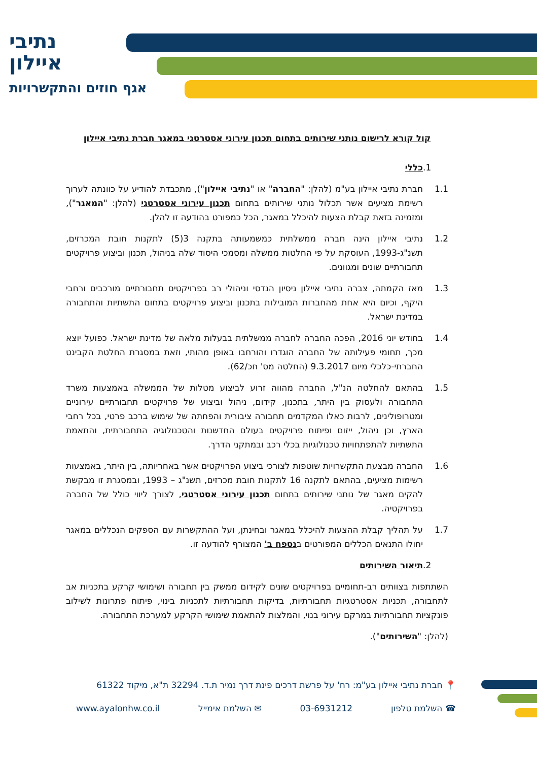נתיבי
איילון
אגף חוזים והתקשרויות
קול קורא לרישום נותני שירותים בתחום תכנון עירוני אסטרטגי במאגר חברת נתיבי איילון
1. כללי
1.1 חברת נתיבי איילון בע"מ (להלן: "החברה" או "נתיבי איילון"), מתכבדת להודיע על כוונתה לערוך רשימת מציעים אשר תכלול נותני שירותים בתחום תכנון עירוני אסטרטגי (להלן: "המאגר"), ומזמינה בזאת קבלת הצעות להיכלל במאגר, הכל כמפורט בהודעה זו להלן.
1.2 נתיבי איילון הינה חברה ממשלתית כמשמעותה בתקנה 3(5) לתקנות חובת המכרזים, תשנ"ג-1993, העוסקת על פי החלטות ממשלה ומסמכי היסוד שלה בניהול, תכנון וביצוע פרויקטים תחבורתיים שונים ומגוונים.
1.3 מאז הקמתה, צברה נתיבי איילון ניסיון הנדסי וניהולי רב בפרויקטים תחבורתיים מורכבים ורחבי היקף, וכיום היא אחת מהחברות המובילות בתכנון וביצוע פרויקטים בתחום התשתיות והתחבורה במדינת ישראל.
1.4 בחודש יוני 2016, הפכה החברה לחברה ממשלתית בבעלות מלאה של מדינת ישראל. כפועל יוצא מכך, תחומי פעילותה של החברה הוגדרו והורחבו באופן מהותי, וזאת במסגרת החלטת הקבינט החברתי-כלכלי מיום 9.3.2017 (החלטה מס' חכ/62).
1.5 בהתאם להחלטה הנ"ל, החברה מהווה זרוע לביצוע מטלות של הממשלה באמצעות משרד התחבורה ולעסוק בין היתר, בתכנון, קידום, ניהול וביצוע של פרויקטים תחבורתיים עירוניים ומטרופולינים, לרבות כאלו המקדמים תחבורה ציבורית והפחתה של שימוש ברכב פרטי, בכל רחבי הארץ, וכן ניהול, ייזום ופיתוח פרויקטים בעולם החדשנות והטכנולוגיה התחבורתית, והתאמת התשתיות להתפתחויות טכנולוגיות בכלי רכב ובמתקני הדרך.
1.6 החברה מבצעת התקשרויות שוטפות לצורכי ביצוע הפרויקטים אשר באחריותה, בין היתר, באמצעות רשימות מציעים, בהתאם לתקנה 16 לתקנות חובת מכרזים, תשנ"ג – 1993, ובמסגרת זו מבקשת להקים מאגר של נותני שירותים בתחום תכנון עירוני אסטרטגי, לצורך ליווי כולל של החברה בפרויקטיה.
1.7 על תהליך קבלת ההצעות להיכלל במאגר ובחינתן, ועל ההתקשרות עם הספקים הנכללים במאגר יחולו התנאים הכללים המפורטים בנספח ב' המצורף להודעה זו.
2. תיאור השירותים
השתתפות בצוותים רב-תחומיים בפרויקטים שונים לקידום ממשק בין תחבורה ושימושי קרקע בתכניות אב לתחבורה, תכניות אסטרטגיות תחבורתיות, בדיקות תחבורתיות לתכניות בינוי, פיתוח פתרונות לשילוב פונקציות תחבורתיות במרקם עירוני בנוי, והמלצות להתאמת שימושי הקרקע למערכת התחבורה.
(להלן: "השירותים").
📍 חברת נתיבי איילון בע"מ: רח' על פרשת דרכים פינת דרך נמיר ת.ד. 32294 ת"א, מיקוד 61322
☎ השלמת טלפון 03-6931212 ✉ השלמת אימייל www.ayalonhw.co.il